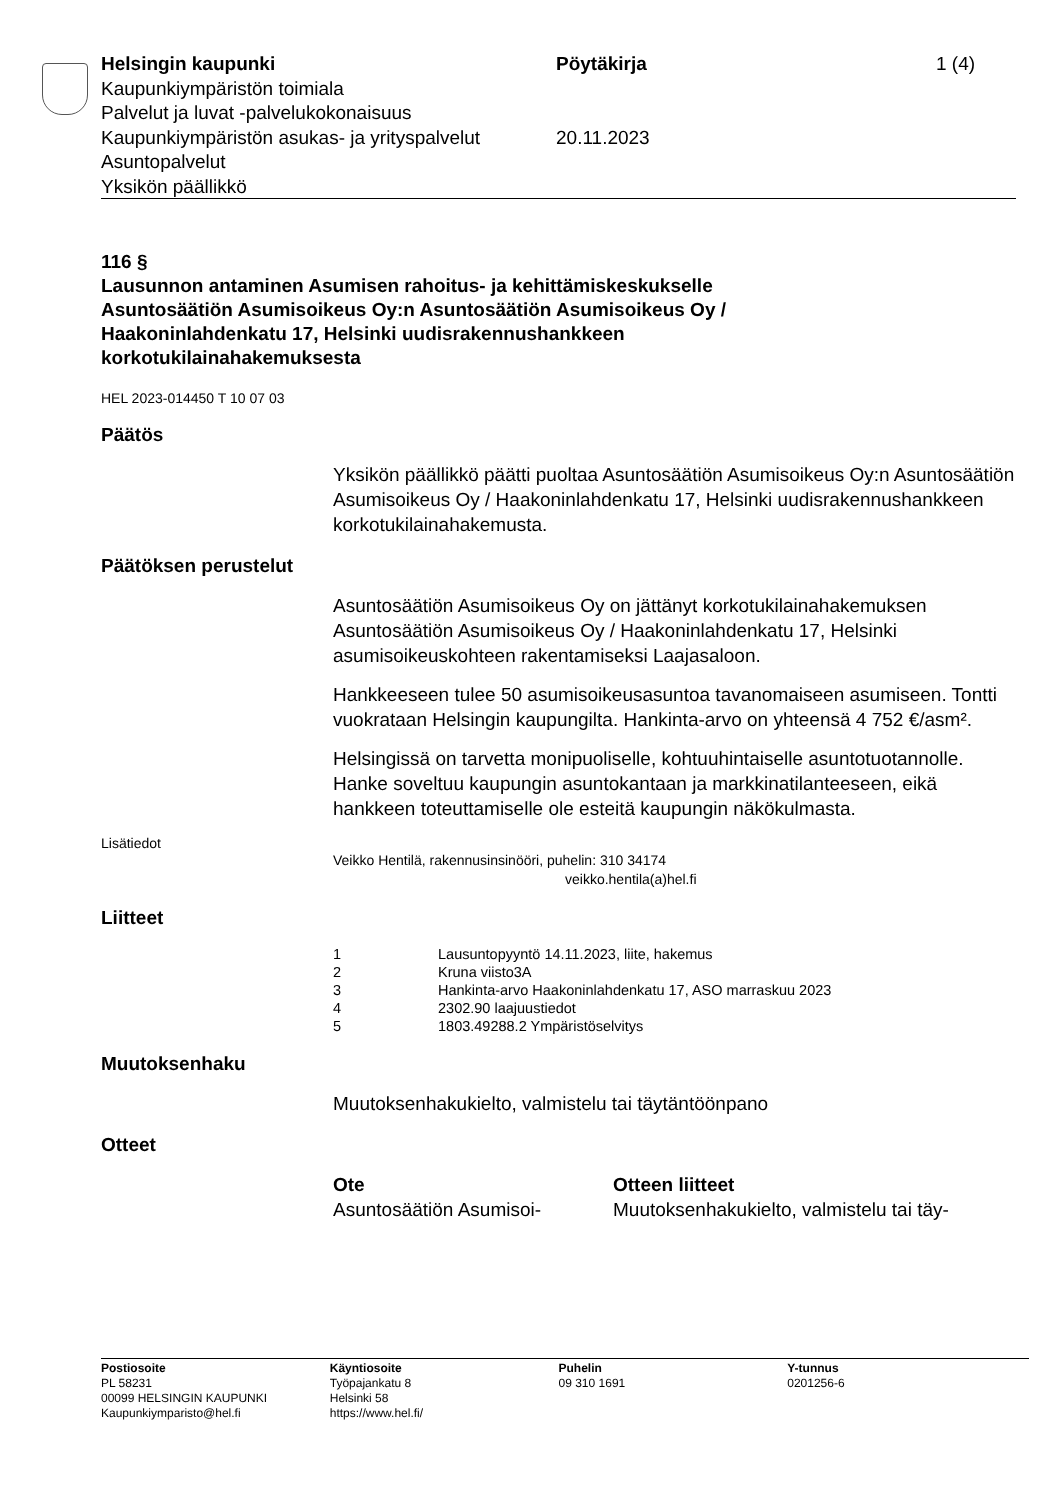Helsingin kaupunki Pöytäkirja 1 (4)
Kaupunkiympäristön toimiala
Palvelut ja luvat -palvelukokonaisuus
Kaupunkiympäristön asukas- ja yrityspalvelut
20.11.2023
Asuntopalvelut
Yksikön päällikkö
116 §
Lausunnon antaminen Asumisen rahoitus- ja kehittämiskeskukselle Asuntosäätiön Asumisoikeus Oy:n Asuntosäätiön Asumisoikeus Oy / Haakoninlahdenkatu 17, Helsinki uudisrakennushankkeen korkotukilainahakemuksesta
HEL 2023-014450 T 10 07 03
Päätös
Yksikön päällikkö päätti puoltaa Asuntosäätiön Asumisoikeus Oy:n Asuntosäätiön Asumisoikeus Oy / Haakoninlahdenkatu 17, Helsinki uudisrakennushankkeen korkotukilainahakemusta.
Päätöksen perustelut
Asuntosäätiön Asumisoikeus Oy on jättänyt korkotukilainahakemuksen Asuntosäätiön Asumisoikeus Oy / Haakoninlahdenkatu 17, Helsinki asumisoikeuskohteen rakentamiseksi Laajasaloon.
Hankkeeseen tulee 50 asumisoikeusasuntoa tavanomaiseen asumiseen. Tontti vuokrataan Helsingin kaupungilta. Hankinta-arvo on yhteensä 4 752 €/asm².
Helsingissä on tarvetta monipuoliselle, kohtuuhintaiselle asuntotuotannolle. Hanke soveltuu kaupungin asuntokantaan ja markkinatilanteeseen, eikä hankkeen toteuttamiselle ole esteitä kaupungin näkökulmasta.
Lisätiedot
Veikko Hentilä, rakennusinsinööri, puhelin: 310 34174
veikko.hentila(a)hel.fi
Liitteet
| 1 | Lausuntopyyntö 14.11.2023, liite, hakemus |
| 2 | Kruna viisto3A |
| 3 | Hankinta-arvo Haakoninlahdenkatu 17, ASO marraskuu 2023 |
| 4 | 2302.90 laajuustiedot |
| 5 | 1803.49288.2 Ympäristöselvitys |
Muutoksenhaku
Muutoksenhakukielto, valmistelu tai täytäntöönpano
Otteet
Ote
Asuntosäätiön Asumisoi-
Otteen liitteet
Muutoksenhakukielto, valmistelu tai täy-
Postiosoite
PL 58231
00099 HELSINGIN KAUPUNKI
Kaupunkiymparisto@hel.fi
Käyntiosoite
Työpajankatu 8
Helsinki 58
https://www.hel.fi/
Puhelin
09 310 1691
Y-tunnus
0201256-6